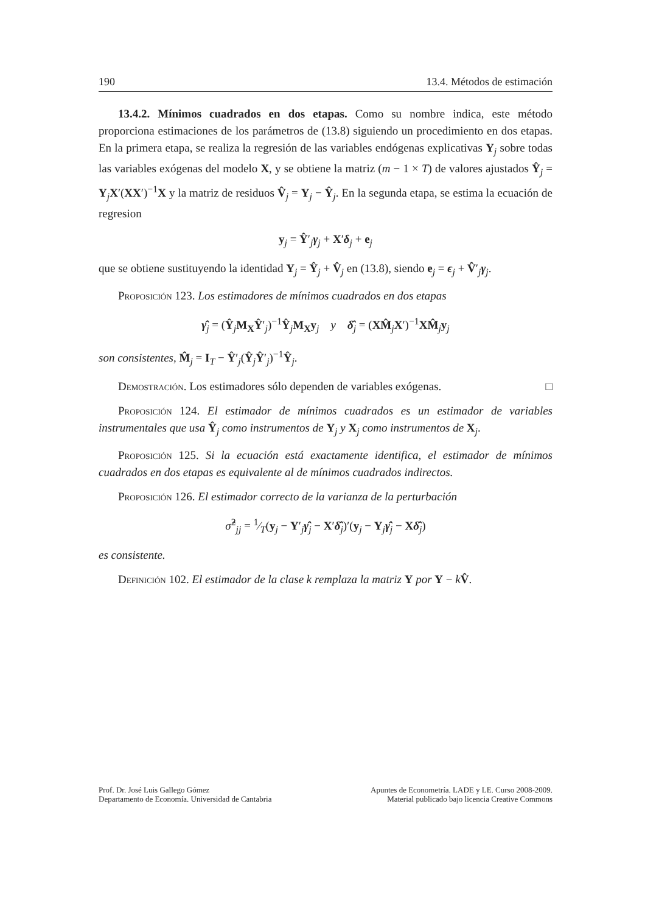190 13.4. Métodos de estimación
13.4.2. Mínimos cuadrados en dos etapas. Como su nombre indica, este método proporciona estimaciones de los parámetros de (13.8) siguiendo un procedimiento en dos etapas. En la primera etapa, se realiza la regresión de las variables endógenas explicativas Y<sub>j</sub> sobre todas las variables exógenas del modelo X, y se obtiene la matriz (m − 1 × T) de valores ajustados Ŷ<sub>j</sub> = Y<sub>j</sub>X′(XX′)<sup>−1</sup>X y la matriz de residuos V̂<sub>j</sub> = Y<sub>j</sub> − Ŷ<sub>j</sub>. En la segunda etapa, se estima la ecuación de regresion
y<sub>j</sub> = Ŷ′<sub>j</sub>γ<sub>j</sub> + X′δ<sub>j</sub> + e<sub>j</sub>
que se obtiene sustituyendo la identidad Y<sub>j</sub> = Ŷ<sub>j</sub> + V̂<sub>j</sub> en (13.8), siendo e<sub>j</sub> = ϵ<sub>j</sub> + V̂′<sub>j</sub>γ<sub>j</sub>.
Proposición 123. Los estimadores de mínimos cuadrados en dos etapas
γ̂<sub>j</sub> = (Ŷ<sub>j</sub>M<sub>X</sub>Ŷ′<sub>j</sub>)<sup>−1</sup>Ŷ<sub>j</sub>M<sub>X</sub>y<sub>j</sub> y δ̂<sub>j</sub> = (XM̂<sub>j</sub>X′)<sup>−1</sup>XM̂<sub>j</sub>y<sub>j</sub>
son consistentes, M̂<sub>j</sub> = I<sub>T</sub> − Ŷ′<sub>j</sub>(Ŷ<sub>j</sub>Ŷ′<sub>j</sub>)<sup>−1</sup>Ŷ<sub>j</sub>.
Demostración. Los estimadores sólo dependen de variables exógenas. □
Proposición 124. El estimador de mínimos cuadrados es un estimador de variables instrumentales que usa Ŷ<sub>j</sub> como instrumentos de Y<sub>j</sub> y X<sub>j</sub> como instrumentos de X<sub>j</sub>.
Proposición 125. Si la ecuación está exactamente identifica, el estimador de mínimos cuadrados en dos etapas es equivalente al de mínimos cuadrados indirectos.
Proposición 126. El estimador correcto de la varianza de la perturbación
σ̂<sup>2</sup><sub>jj</sub> = 1⁄T(y<sub>j</sub> − Y′<sub>j</sub>γ̂<sub>j</sub> − X′δ̂<sub>j</sub>)′(y<sub>j</sub> − Y<sub>j</sub>γ̂<sub>j</sub> − Xδ̂<sub>j</sub>)
es consistente.
Definición 102. El estimador de la clase k remplaza la matriz Y por Y − kV̂.
Prof. Dr. José Luis Gallego Gómez
Departamento de Economía. Universidad de Cantabria
Apuntes de Econometría. LADE y LE. Curso 2008-2009.
Material publicado bajo licencia Creative Commons